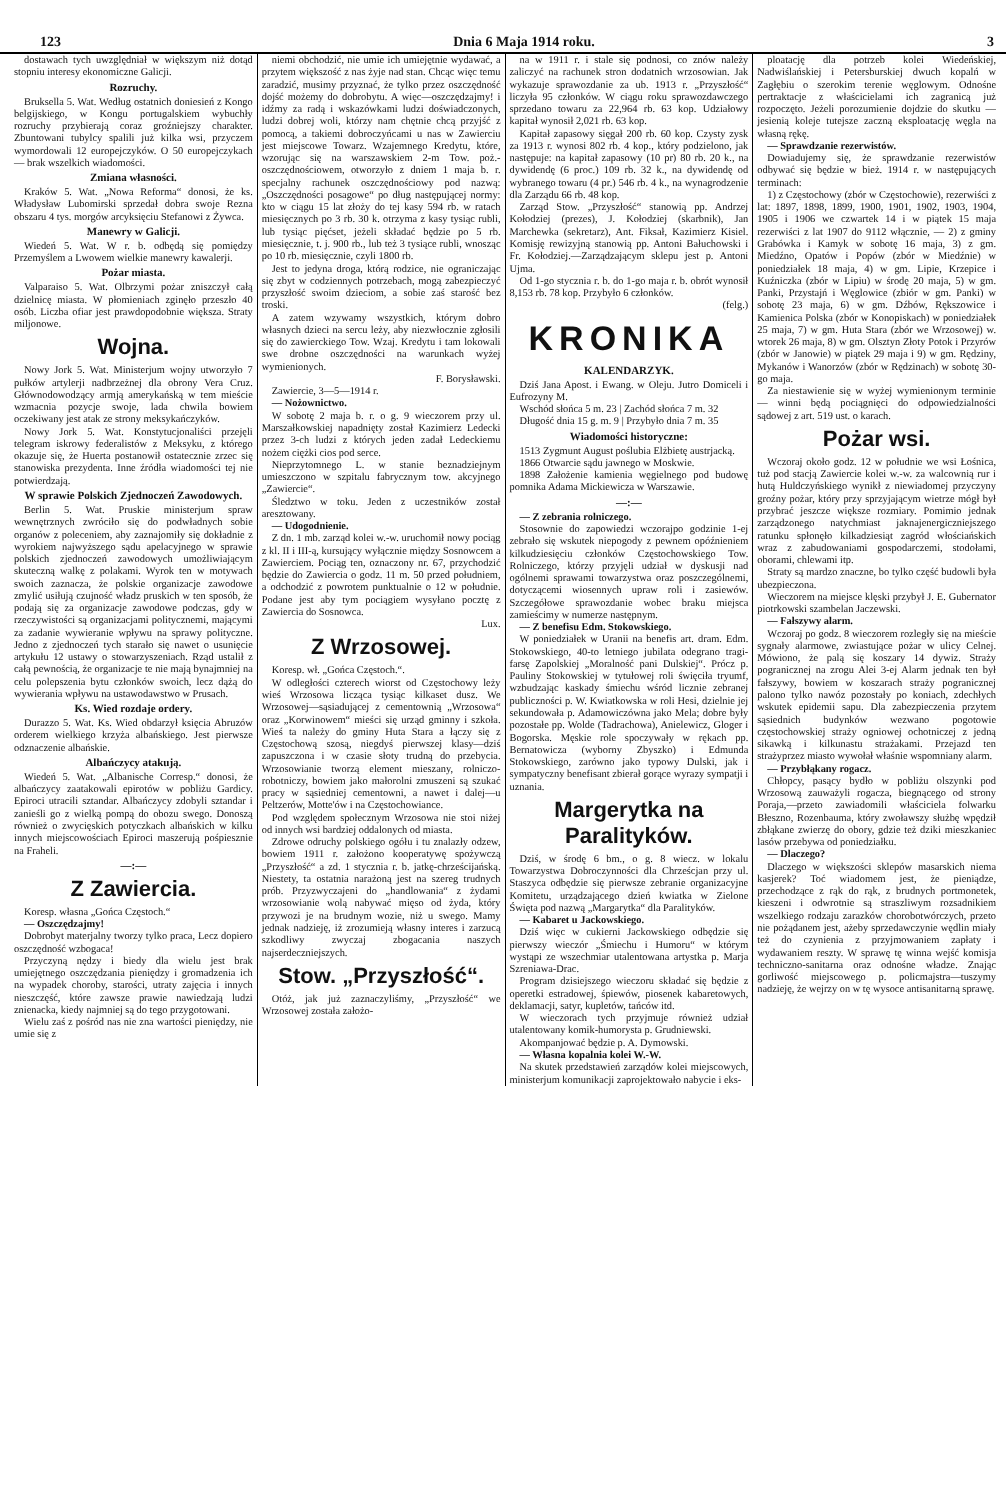123 Dnia 6 Maja 1914 roku. 3
dostawach tych uwzględniał w większym niż dotąd stopniu interesy ekonomiczne Galicji.
Rozruchy.
Bruksella 5. Wat. Według ostatnich doniesień z Kongo belgijskiego, w Kongu portugalskiem wybuchły rozruchy przybierają coraz groźniejszy charakter. Zbuntowani tubylcy spalili już kilka wsi, przyczem wymordowali 12 europejczyków. O 50 europejczykach — brak wszelkich wiadomości.
Zmiana własności.
Kraków 5. Wat. „Nowa Reforma“ donosi, że ks. Władysław Lubomirski sprzedał dobra swoje Rezna obszaru 4 tys. morgów arcyksięciu Stefanowi z Żywca.
Manewry w Galicji.
Wiedeń 5. Wat. W r. b. odbędą się pomiędzy Przemyślem a Lwowem wielkie manewry kawalerji.
Pożar miasta.
Valparaiso 5. Wat. Olbrzymi pożar zniszczył całą dzielnicę miasta. W płomieniach zginęło przeszło 40 osób. Liczba ofiar jest prawdopodobnie większa. Straty miljonowe.
Wojna.
Nowy Jork 5. Wat. Ministerjum wojny utworzyło 7 pułków artylerji nadbrzeżnej dla obrony Vera Cruz. Głównodowodzący armją amerykańską w tem mieście wzmacnia pozycje swoje, lada chwila bowiem oczekiwany jest atak ze strony meksykańczyków.
Nowy Jork 5. Wat. Konstytucjonaliści przejęli telegram iskrowy federalistów z Meksyku, z którego okazuje się, że Huerta postanowił ostatecznie zrzec się stanowiska prezydenta. Inne źródła wiadomości tej nie potwierdzają.
W sprawie Polskich Zjednoczeń Zawodowych.
Berlin 5. Wat. Pruskie ministerjum spraw wewnętrznych zwróciło się do podwładnych sobie organów z poleceniem, aby zaznajomiły się dokładnie z wyrokiem najwyższego sądu apelacyjnego w sprawie polskich zjednoczeń zawodowych umożliwiającym skuteczną walkę z polakami. Wyrok ten w motywach swoich zaznacza, że polskie organizacje zawodowe zmylić usiłują czujność władz pruskich w ten sposób, że podają się za organizacje zawodowe podczas, gdy w rzeczywistości są organizacjami politycznemi, mającymi za zadanie wywieranie wpływu na sprawy polityczne. Jedno z zjednoczeń tych starało się nawet o usunięcie artykułu 12 ustawy o stowarzyszeniach. Rząd ustalił z całą pewnością, że organizacje te nie mają bynajmniej na celu polepszenia bytu członków swoich, lecz dążą do wywierania wpływu na ustawodawstwo w Prusach.
Ks. Wied rozdaje ordery.
Durazzo 5. Wat. Ks. Wied obdarzył księcia Abruzów orderem wielkiego krzyża albańskiego. Jest pierwsze odznaczenie albańskie.
Albańczycy atakują.
Wiedeń 5. Wat. „Albanische Corresp.“ donosi, że albańczycy zaatakowali epirotów w pobliżu Gardicy. Epiroci utracili sztandar. Albańczycy zdobyli sztandar i zanieśli go z wielką pompą do obozu swego. Donoszą również o zwycięskich potyczkach albańskich w kilku innych miejscowościach Epiroci maszerują pośpiesznie na Fraheli.
—:—
Z Zawiercia.
Koresp. własna „Gońca Częstoch.“
— Oszczędzajmy!
Dobrobyt materjalny tworzy tylko praca, Lecz dopiero oszczędność wzbogaca!
Przyczyną nędzy i biedy dla wielu jest brak umiejętnego oszczędzania pieniędzy i gromadzenia ich na wypadek choroby, starości, utraty zajęcia i innych nieszczęść, które zawsze prawie nawiedzają ludzi znienacka, kiedy najmniej są do tego przygotowani.
Wielu zaś z pośród nas nie zna wartości pieniędzy, nie umie się z
niemi obchodzić, nie umie ich umiejętnie wydawać, a przytem większość z nas żyje nad stan. Chcąc więc temu zaradzić, musimy przyznać, że tylko przez oszczędność dojść możemy do dobrobytu. A więc—oszczędzajmy! i idźmy za radą i wskazówkami ludzi doświadczonych, ludzi dobrej woli, którzy nam chętnie chcą przyjść z pomocą, a takiemi dobroczyńcami u nas w Zawierciu jest miejscowe Towarz. Wzajemnego Kredytu, które, wzorując się na warszawskiem 2-m Tow. poż.-oszczędnościowem, otworzyło z dniem 1 maja b. r. specjalny rachunek oszczędnościowy pod nazwą: „Oszczędności posagowe“ po dług następującej normy: kto w ciągu 15 lat złoży do tej kasy 594 rb. w ratach miesięcznych po 3 rb. 30 k. otrzyma z kasy tysiąc rubli, lub tysiąc pięćset, jeżeli składać będzie po 5 rb. miesięcznie, t. j. 900 rb., lub też 3 tysiące rubli, wnosząc po 10 rb. miesięcznie, czyli 1800 rb.
Jest to jedyna droga, którą rodzice, nie ograniczając się zbyt w codziennych potrzebach, mogą zabezpieczyć przyszłość swoim dzieciom, a sobie zaś starość bez troski.
A zatem wzywamy wszystkich, którym dobro własnych dzieci na sercu leży, aby niezwłocznie zgłosili się do zawierckiego Tow. Wzaj. Kredytu i tam lokowali swe drobne oszczędności na warunkach wyżej wymienionych.
F. Borysławski.
Zawiercie, 3—5—1914 r.
— Nożownictwo.
W sobotę 2 maja b. r. o g. 9 wieczorem przy ul. Marszałkowskiej napadnięty został Kazimierz Ledecki przez 3-ch ludzi z których jeden zadał Ledeckiemu nożem ciężki cios pod serce.
Nieprzytomnego L. w stanie beznadziejnym umieszczono w szpitalu fabrycznym tow. akcyjnego „Zawiercie“.
Śledztwo w toku. Jeden z uczestników został aresztowany.
— Udogodnienie.
Z dn. 1 mb. zarząd kolei w.-w. uruchomił nowy pociąg z kl. II i III-ą, kursujący wyłącznie między Sosnowcem a Zawierciem. Pociąg ten, oznaczony nr. 67, przychodzić będzie do Zawiercia o godz. 11 m. 50 przed południem, a odchodzić z powrotem punktualnie o 12 w południe. Podane jest aby tym pociągiem wysyłano pocztę z Zawiercia do Sosnowca.
Lux.
Z Wrzosowej.
Koresp. wł. „Gońca Częstoch.“.
W odległości czterech wiorst od Częstochowy leży wieś Wrzosowa licząca tysiąc kilkaset dusz. We Wrzosowej—sąsiadującej z cementownią „Wrzosowa“ oraz „Korwinowem“ mieści się urząd gminny i szkoła. Wieś ta należy do gminy Huta Stara a łączy się z Częstochową szosą, niegdyś pierwszej klasy—dziś zapuszczona i w czasie słoty trudną do przebycia. Wrzosowianie tworzą element mieszany, rolniczo-robotniczy, bowiem jako małorolni zmuszeni są szukać pracy w sąsiedniej cementowni, a nawet i dalej—u Peltzerów, Motte'ów i na Częstochowiance.
Pod względem społecznym Wrzosowa nie stoi niżej od innych wsi bardziej oddalonych od miasta.
Zdrowe odruchy polskiego ogółu i tu znalazły odzew, bowiem 1911 r. założono kooperatywę spożywczą „Przyszłość“ a zd. 1 stycznia r. b. jatkę-chrześcijańską. Niestety, ta ostatnia narażoną jest na szereg trudnych prób. Przyzwyczajeni do „handlowania“ z żydami wrzosowianie wolą nabywać mięso od żyda, który przywozi je na brudnym wozie, niż u swego. Mamy jednak nadzieję, iż zrozumieją własny interes i zarzucą szkodliwy zwyczaj zbogacania naszych najserdeczniejszych.
Stow. „Przyszłość“.
Otóż, jak już zaznaczyliśmy, „Przyszłość“ we Wrzosowej została założo-
na w 1911 r. i stale się podnosi, co znów należy zaliczyć na rachunek stron dodatnich wrzosowian. Jak wykazuje sprawozdanie za ub. 1913 r. „Przyszłość“ liczyła 95 członków. W ciągu roku sprawozdawczego sprzedano towaru za 22,964 rb. 63 kop. Udziałowy kapitał wynosił 2,021 rb. 63 kop.
Kapitał zapasowy sięgał 200 rb. 60 kop. Czysty zysk za 1913 r. wynosi 802 rb. 4 kop., który podzielono, jak następuje: na kapitał zapasowy (10 pr) 80 rb. 20 k., na dywidendę (6 proc.) 109 rb. 32 k., na dywidendę od wybranego towaru (4 pr.) 546 rb. 4 k., na wynagrodzenie dla Zarządu 66 rb. 48 kop.
Zarząd Stow. „Przyszłość“ stanowią pp. Andrzej Kołodziej (prezes), J. Kołodziej (skarbnik), Jan Marchewka (sekretarz), Ant. Fiksał, Kazimierz Kisiel. Komisję rewizyjną stanowią pp. Antoni Bałuchowski i Fr. Kołodziej.—Zarządzającym sklepu jest p. Antoni Ujma.
Od 1-go stycznia r. b. do 1-go maja r. b. obrót wynosił 8,153 rb. 78 kop. Przybyło 6 członków.
(felg.)
KRONIKA
KALENDARZYK.
Dziś Jana Apost. i Ewang. w Oleju. Jutro Domiceli i Eufrozyny M.
Wschód słońca 5 m. 23 | Zachód słońca 7 m. 32
Długość dnia 15 g. m. 9 | Przybyło dnia 7 m. 35
Wiadomości historyczne:
1513 Zygmunt August poślubia Elżbietę austrjacką.
1866 Otwarcie sądu jawnego w Moskwie.
1898 Założenie kamienia węgielnego pod budowę pomnika Adama Mickiewicza w Warszawie.
—:—
— Z zebrania rolniczego.
Stosownie do zapowiedzi wczorajpo godzinie 1-ej zebrało się wskutek niepogody z pewnem opóźnieniem kilkudziesięciu członków Częstochowskiego Tow. Rolniczego, którzy przyjęli udział w dyskusji nad ogólnemi sprawami towarzystwa oraz poszczególnemi, dotyczącemi wiosennych upraw roli i zasiewów. Szczegółowe sprawozdanie wobec braku miejsca zamieścimy w numerze następnym.
— Z benefisu Edm. Stokowskiego.
W poniedziałek w Uranii na benefis art. dram. Edm. Stokowskiego, 40-to letniego jubilata odegrano tragi-farsę Zapolskiej „Moralność pani Dulskiej“. Prócz p. Pauliny Stokowskiej w tytułowej roli święciła tryumf, wzbudzając kaskady śmiechu wśród licznie zebranej publiczności p. W. Kwiatkowska w roli Hesi, dzielnie jej sekundowała p. Adamowiczówna jako Mela; dobre były pozostałe pp. Wolde (Tadrachowa), Anielewicz, Gloger i Bogorska. Męskie role spoczywały w rękach pp. Bernatowicza (wyborny Zbyszko) i Edmunda Stokowskiego, zarówno jako typowy Dulski, jak i sympatyczny benefisant zbierał gorące wyrazy sympatji i uznania.
Margerytka na Paralityków.
Dziś, w środę 6 bm., o g. 8 wiecz. w lokalu Towarzystwa Dobroczynności dla Chrześcjan przy ul. Staszyca odbędzie się pierwsze zebranie organizacyjne Komitetu, urządzającego dzień kwiatka w Zielone Święta pod nazwą „Margarytka“ dla Paralityków.
— Kabaret u Jackowskiego.
Dziś więc w cukierni Jackowskiego odbędzie się pierwszy wieczór „Śmiechu i Humoru“ w którym wystąpi ze wszechmiar utalentowana artystka p. Marja Szreniawa-Drac.
Program dzisiejszego wieczoru składać się będzie z operetki estradowej, śpiewów, piosenek kabaretowych, deklamacji, satyr, kupletów, tańców itd.
W wieczorach tych przyjmuje również udział utalentowany komik-humorysta p. Grudniewski.
Akompanjować będzie p. A. Dymowski.
— Własna kopalnia kolei W.-W.
Na skutek przedstawień zarządów kolei miejscowych, ministerjum komunikacji zaprojektowało nabycie i eks-
ploatację dla potrzeb kolei Wiedeńskiej, Nadwiślańskiej i Petersburskiej dwuch kopalń w Zagłębiu o szerokim terenie węglowym. Odnośne pertraktacje z właścicielami ich zagranicą już rozpoczęto. Jeżeli porozumienie dojdzie do skutku — jesienią koleje tutejsze zaczną eksploatację węgla na własną rękę.
— Sprawdzanie rezerwistów.
Dowiadujemy się, że sprawdzanie rezerwistów odbywać się będzie w bież. 1914 r. w następujących terminach:
1) z Częstochowy (zbór w Częstochowie), rezerwiści z lat: 1897, 1898, 1899, 1900, 1901, 1902, 1903, 1904, 1905 i 1906 we czwartek 14 i w piątek 15 maja rezerwiści z lat 1907 do 9112 włącznie, — 2) z gminy Grabówka i Kamyk w sobotę 16 maja, 3) z gm. Miedźno, Opatów i Popów (zbór w Miedźnie) w poniedziałek 18 maja, 4) w gm. Lipie, Krzepice i Kuźniczka (zbór w Lipiu) w środę 20 maja, 5) w gm. Panki, Przystajń i Węglowice (zbiór w gm. Panki) w sobotę 23 maja, 6) w gm. Dźbów, Rększowice i Kamienica Polska (zbór w Konopiskach) w poniedziałek 25 maja, 7) w gm. Huta Stara (zbór we Wrzosowej) w. wtorek 26 maja, 8) w gm. Olsztyn Złoty Potok i Przyrów (zbór w Janowie) w piątek 29 maja i 9) w gm. Rędziny, Mykanów i Wanorzów (zbór w Rędzinach) w sobotę 30-go maja.
Za niestawienie się w wyżej wymienionym terminie — winni będą pociągnięci do odpowiedzialności sądowej z art. 519 ust. o karach.
Pożar wsi.
Wczoraj około godz. 12 w południe we wsi Łośnica, tuż pod stacją Zawiercie kolei w.-w. za walcownią rur i hutą Huldczyńskiego wynikł z niewiadomej przyczyny groźny pożar, który przy sprzyjającym wietrze mógł był przybrać jeszcze większe rozmiary. Pomimio jednak zarządzonego natychmiast jaknajenergiczniejszego ratunku spłonęło kilkadziesiąt zagród włościańskich wraz z zabudowaniami gospodarczemi, stodołami, oborami, chlewami itp.
Straty są mardzo znaczne, bo tylko część budowli była ubezpieczona.
Wieczorem na miejsce klęski przybył J. E. Gubernator piotrkowski szambelan Jaczewski.
— Fałszywy alarm.
Wczoraj po godz. 8 wieczorem rozległy się na mieście sygnały alarmowe, zwiastujące pożar w ulicy Celnej. Mówiono, że palą się koszary 14 dywiz. Straży pogranicznej na zrogu Alei 3-ej Alarm jednak ten był fałszywy, bowiem w koszarach straży pogranicznej palono tylko nawóz pozostały po koniach, zdechłych wskutek epidemii sapu. Dla zabezpieczenia przytem sąsiednich budynków wezwano pogotowie częstochowskiej straży ogniowej ochotniczej z jedną sikawką i kilkunastu strażakami. Przejazd ten strażyprzez miasto wywołał właśnie wspomniany alarm.
— Przybłąkany rogacz.
Chłopcy, pasący bydło w pobliżu olszynki pod Wrzosową zauważyli rogacza, biegnącego od strony Poraja,—przeto zawiadomili właściciela folwarku Błeszno, Rozenbauma, który zwoławszy służbę wpędził zbłąkane zwierzę do obory, gdzie też dziki mieszkaniec lasów przebywa od poniedziałku.
— Dlaczego?
Dlaczego w większości sklepów masarskich niema kasjerek? Toć wiadomem jest, że pieniądze, przechodzące z rąk do rąk, z brudnych portmonetek, kieszeni i odwrotnie są straszliwym rozsadnikiem wszelkiego rodzaju zarazków chorobotwórczych, przeto nie pożądanem jest, ażeby sprzedawczynie wędlin miały też do czynienia z przyjmowaniem zapłaty i wydawaniem reszty. W sprawę tę winna wejść komisja techniczno-sanitarna oraz odnośne władze. Znając gorliwość miejscowego p. policmajstra—tuszymy nadzieję, że wejrzy on w tę wysoce antisanitarną sprawę.